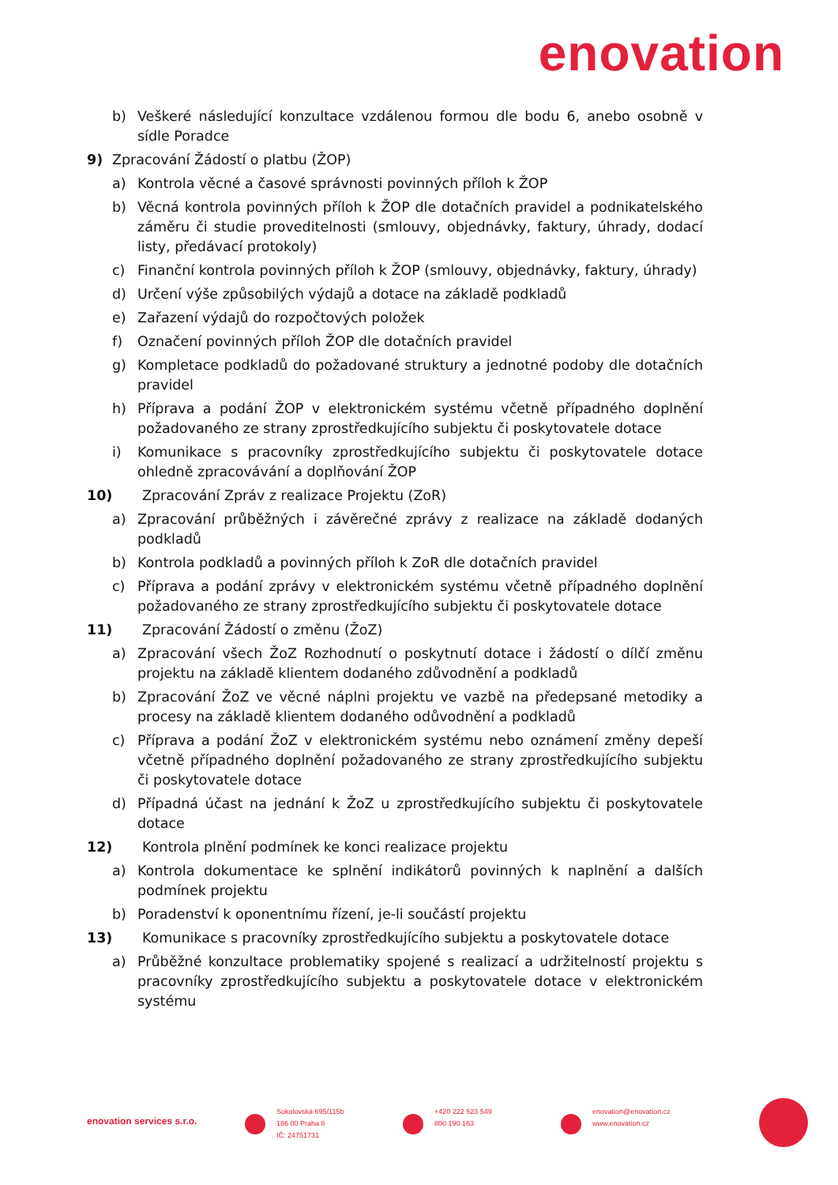enovation
b) Veškeré následující konzultace vzdálenou formou dle bodu 6, anebo osobně v sídle Poradce
9) Zpracování Žádostí o platbu (ŽOP)
a) Kontrola věcné a časové správnosti povinných příloh k ŽOP
b) Věcná kontrola povinných příloh k ŽOP dle dotačních pravidel a podnikatelského záměru či studie proveditelnosti (smlouvy, objednávky, faktury, úhrady, dodací listy, předávací protokoly)
c) Finanční kontrola povinných příloh k ŽOP (smlouvy, objednávky, faktury, úhrady)
d) Určení výše způsobilých výdajů a dotace na základě podkladů
e) Zařazení výdajů do rozpočtových položek
f) Označení povinných příloh ŽOP dle dotačních pravidel
g) Kompletace podkladů do požadované struktury a jednotné podoby dle dotačních pravidel
h) Příprava a podání ŽOP v elektronickém systému včetně případného doplnění požadovaného ze strany zprostředkujícího subjektu či poskytovatele dotace
i) Komunikace s pracovníky zprostředkujícího subjektu či poskytovatele dotace ohledně zpracovávání a doplňování ŽOP
10) Zpracování Zpráv z realizace Projektu (ZoR)
a) Zpracování průběžných i závěrečné zprávy z realizace na základě dodaných podkladů
b) Kontrola podkladů a povinných příloh k ZoR dle dotačních pravidel
c) Příprava a podání zprávy v elektronickém systému včetně případného doplnění požadovaného ze strany zprostředkujícího subjektu či poskytovatele dotace
11) Zpracování Žádostí o změnu (ŽoZ)
a) Zpracování všech ŽoZ Rozhodnutí o poskytnutí dotace i žádostí o dílčí změnu projektu na základě klientem dodaného zdůvodnění a podkladů
b) Zpracování ŽoZ ve věcné náplni projektu ve vazbě na předepsané metodiky a procesy na základě klientem dodaného odůvodnění a podkladů
c) Příprava a podání ŽoZ v elektronickém systému nebo oznámení změny depeší včetně případného doplnění požadovaného ze strany zprostředkujícího subjektu či poskytovatele dotace
d) Případná účast na jednání k ŽoZ u zprostředkujícího subjektu či poskytovatele dotace
12) Kontrola plnění podmínek ke konci realizace projektu
a) Kontrola dokumentace ke splnění indikátorů povinných k naplnění a dalších podmínek projektu
b) Poradenství k oponentnímu řízení, je-li součástí projektu
13) Komunikace s pracovníky zprostředkujícího subjektu a poskytovatele dotace
a) Průběžné konzultace problematiky spojené s realizací a udržitelností projektu s pracovníky zprostředkujícího subjektu a poskytovatele dotace v elektronickém systému
enovation services s.r.o.
Sokolovská 695/115b
186 00 Praha 8
IČ: 24751731
+420 222 523 549
800 190 163
enovation@enovation.cz
www.enovation.cz